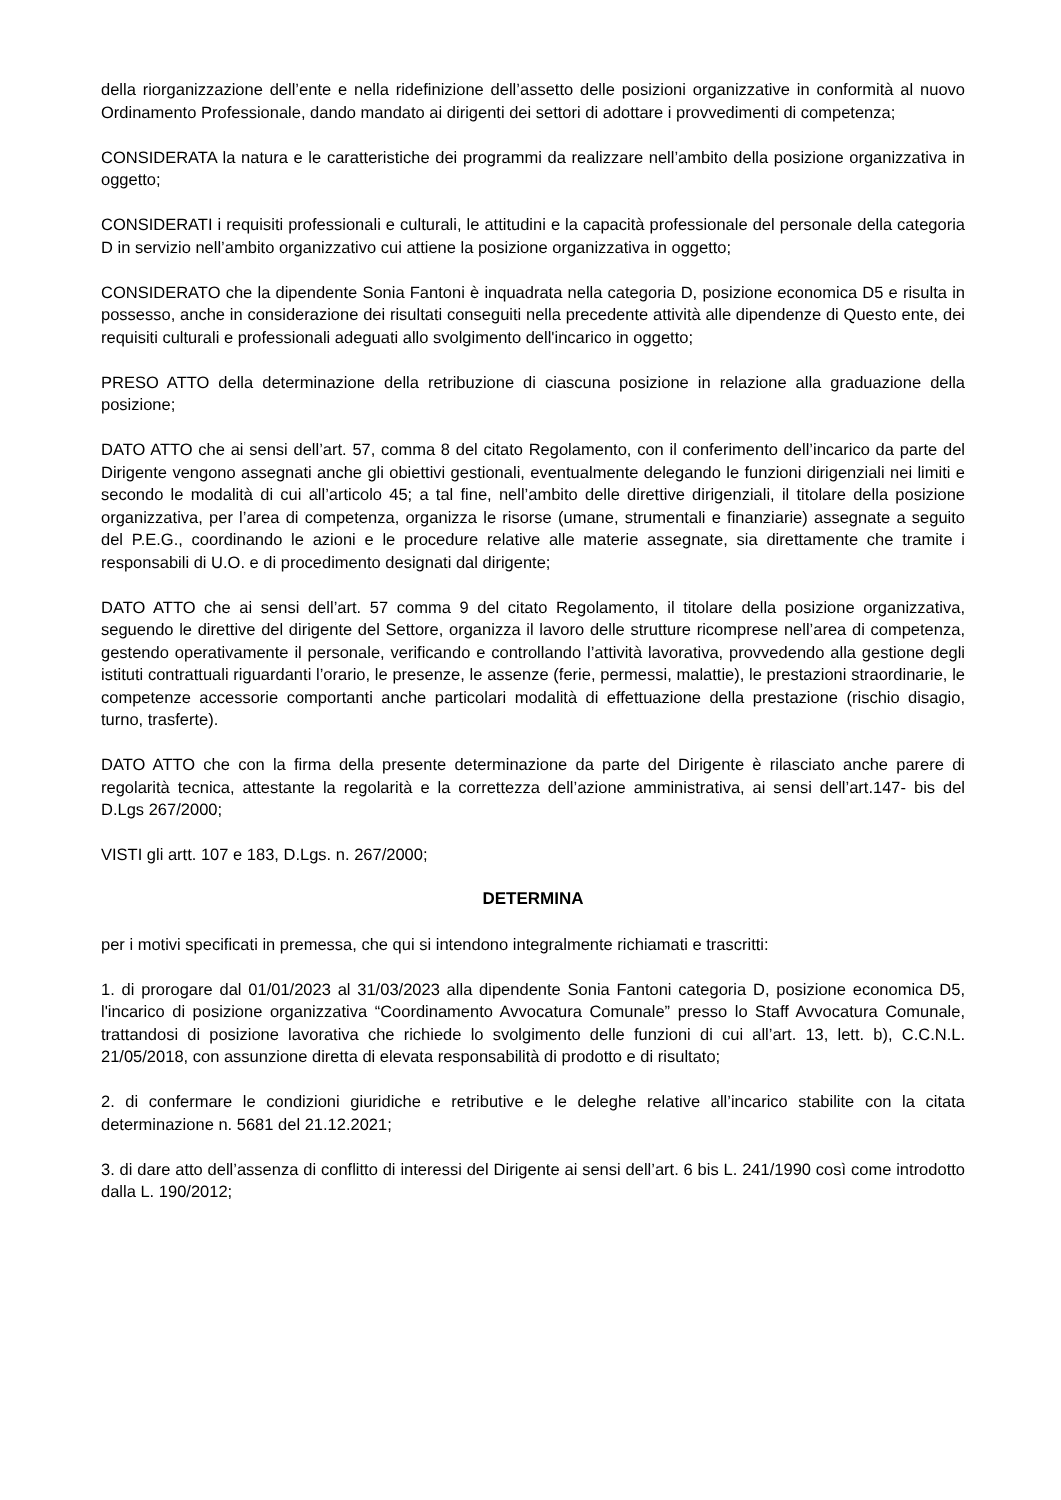della riorganizzazione dell’ente e nella ridefinizione dell’assetto delle posizioni organizzative in conformità al nuovo Ordinamento Professionale, dando mandato ai dirigenti dei settori di adottare i provvedimenti di competenza;
CONSIDERATA la natura e le caratteristiche dei programmi da realizzare nell’ambito della posizione organizzativa in oggetto;
CONSIDERATI i requisiti professionali e culturali, le attitudini e la capacità professionale del personale della categoria D in servizio nell’ambito organizzativo cui attiene la posizione organizzativa in oggetto;
CONSIDERATO che la dipendente Sonia Fantoni è inquadrata nella categoria D, posizione economica D5 e risulta in possesso, anche in considerazione dei risultati conseguiti nella precedente attività alle dipendenze di Questo ente, dei requisiti culturali e professionali adeguati allo svolgimento dell'incarico in oggetto;
PRESO ATTO della determinazione della retribuzione di ciascuna posizione in relazione alla graduazione della posizione;
DATO ATTO che ai sensi dell’art. 57, comma 8 del citato Regolamento, con il conferimento dell’incarico da parte del Dirigente vengono assegnati anche gli obiettivi gestionali, eventualmente delegando le funzioni dirigenziali nei limiti e secondo le modalità di cui all’articolo 45; a tal fine, nell’ambito delle direttive dirigenziali, il titolare della posizione organizzativa, per l’area di competenza, organizza le risorse (umane, strumentali e finanziarie) assegnate a seguito del P.E.G., coordinando le azioni e le procedure relative alle materie assegnate, sia direttamente che tramite i responsabili di U.O. e di procedimento designati dal dirigente;
DATO ATTO che ai sensi dell’art. 57 comma 9 del citato Regolamento, il titolare della posizione organizzativa, seguendo le direttive del dirigente del Settore, organizza il lavoro delle strutture ricomprese nell’area di competenza, gestendo operativamente il personale, verificando e controllando l’attività lavorativa, provvedendo alla gestione degli istituti contrattuali riguardanti l’orario, le presenze, le assenze (ferie, permessi, malattie), le prestazioni straordinarie, le competenze accessorie comportanti anche particolari modalità di effettuazione della prestazione (rischio disagio, turno, trasferte).
DATO ATTO che con la firma della presente determinazione da parte del Dirigente è rilasciato anche parere di regolarità tecnica, attestante la regolarità e la correttezza dell’azione amministrativa, ai sensi dell’art.147- bis del D.Lgs 267/2000;
VISTI gli artt. 107 e 183, D.Lgs. n. 267/2000;
DETERMINA
per i motivi specificati in premessa, che qui si intendono integralmente richiamati e trascritti:
1. di prorogare dal 01/01/2023 al 31/03/2023 alla dipendente Sonia Fantoni categoria D, posizione economica D5, l'incarico di posizione organizzativa “Coordinamento Avvocatura Comunale” presso lo Staff Avvocatura Comunale, trattandosi di posizione lavorativa che richiede lo svolgimento delle funzioni di cui all’art. 13, lett. b), C.C.N.L. 21/05/2018, con assunzione diretta di elevata responsabilità di prodotto e di risultato;
2. di confermare le condizioni giuridiche e retributive e le deleghe relative all’incarico stabilite con la citata determinazione n. 5681 del 21.12.2021;
3. di dare atto dell’assenza di conflitto di interessi del Dirigente ai sensi dell’art. 6 bis L. 241/1990 così come introdotto dalla L. 190/2012;